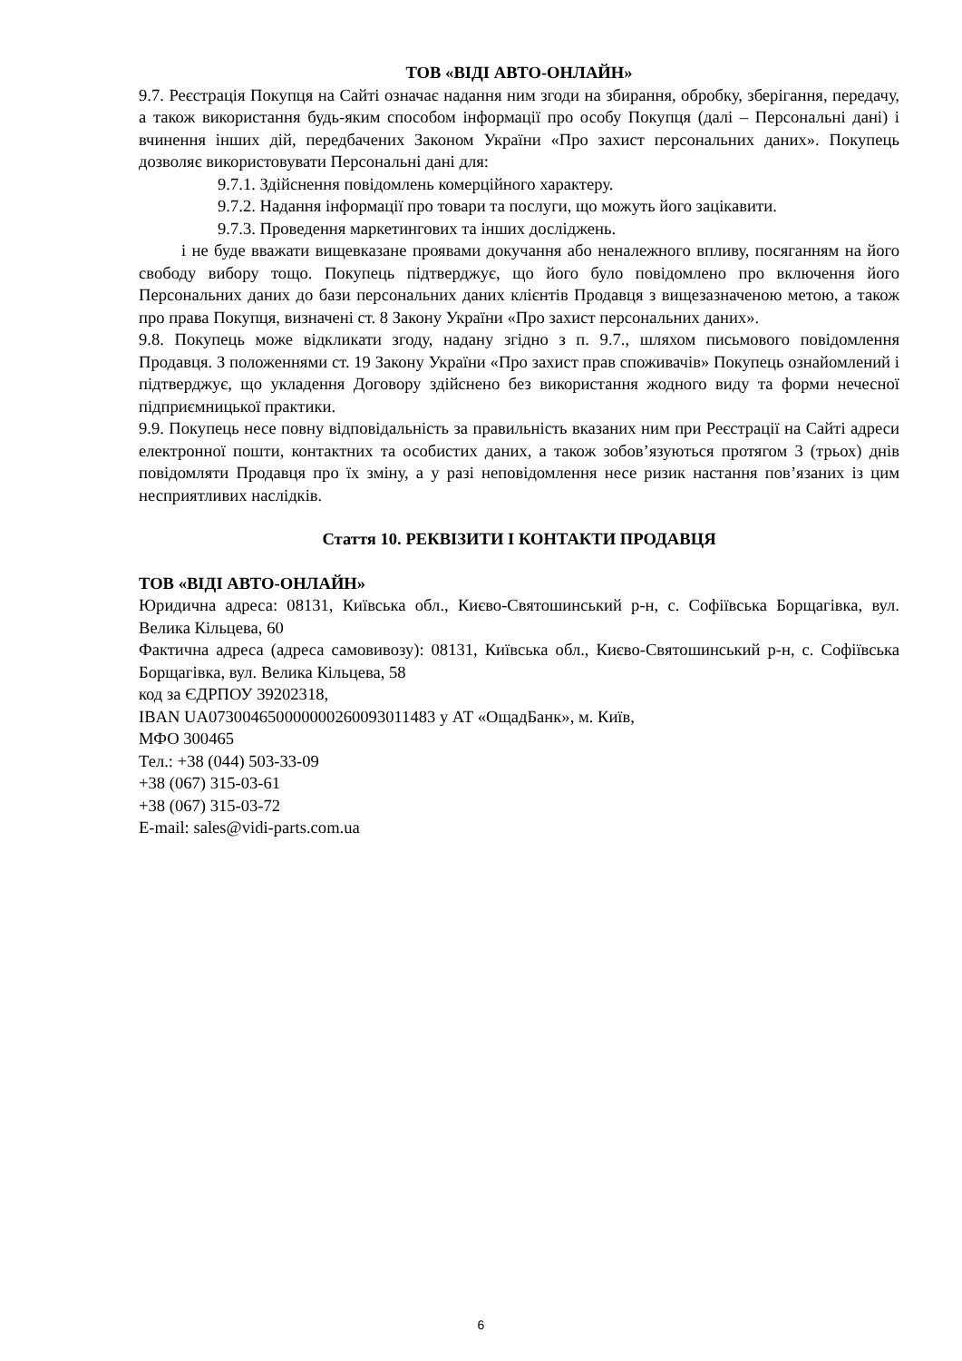ТОВ «ВІДІ АВТО-ОНЛАЙН»
9.7. Реєстрація Покупця на Сайті означає надання ним згоди на збирання, обробку, зберігання, передачу, а також використання будь-яким способом інформації про особу Покупця (далі – Персональні дані) і вчинення інших дій, передбачених Законом України «Про захист персональних даних». Покупець дозволяє використовувати Персональні дані для:
9.7.1. Здійснення повідомлень комерційного характеру.
9.7.2. Надання інформації про товари та послуги, що можуть його зацікавити.
9.7.3. Проведення маркетингових та інших досліджень.
і не буде вважати вищевказане проявами докучання або неналежного впливу, посяганням на його свободу вибору тощо. Покупець підтверджує, що його було повідомлено про включення його Персональних даних до бази персональних даних клієнтів Продавця з вищезазначеною метою, а також про права Покупця, визначені ст. 8 Закону України «Про захист персональних даних».
9.8. Покупець може відкликати згоду, надану згідно з п. 9.7., шляхом письмового повідомлення Продавця. З положеннями ст. 19 Закону України «Про захист прав споживачів» Покупець ознайомлений і підтверджує, що укладення Договору здійснено без використання жодного виду та форми нечесної підприємницької практики.
9.9. Покупець несе повну відповідальність за правильність вказаних ним при Реєстрації на Сайті адреси електронної пошти, контактних та особистих даних, а також зобов’язуються протягом 3 (трьох) днів повідомляти Продавця про їх зміну, а у разі неповідомлення несе ризик настання пов’язаних із цим несприятливих наслідків.
Стаття 10. РЕКВІЗИТИ І КОНТАКТИ ПРОДАВЦЯ
ТОВ «ВІДІ АВТО-ОНЛАЙН»
Юридична адреса: 08131, Київська обл., Києво-Святошинський р-н, с. Софіївська Борщагівка, вул. Велика Кільцева, 60
Фактична адреса (адреса самовивозу): 08131, Київська обл., Києво-Святошинський р-н, с. Софіївська Борщагівка, вул. Велика Кільцева, 58
код за ЄДРПОУ 39202318,
IBAN UA073004650000000260093011483 у АТ «ОщадБанк», м. Київ,
МФО 300465
Тел.: +38 (044) 503-33-09
+38 (067) 315-03-61
+38 (067) 315-03-72
E-mail: sales@vidi-parts.com.ua
6